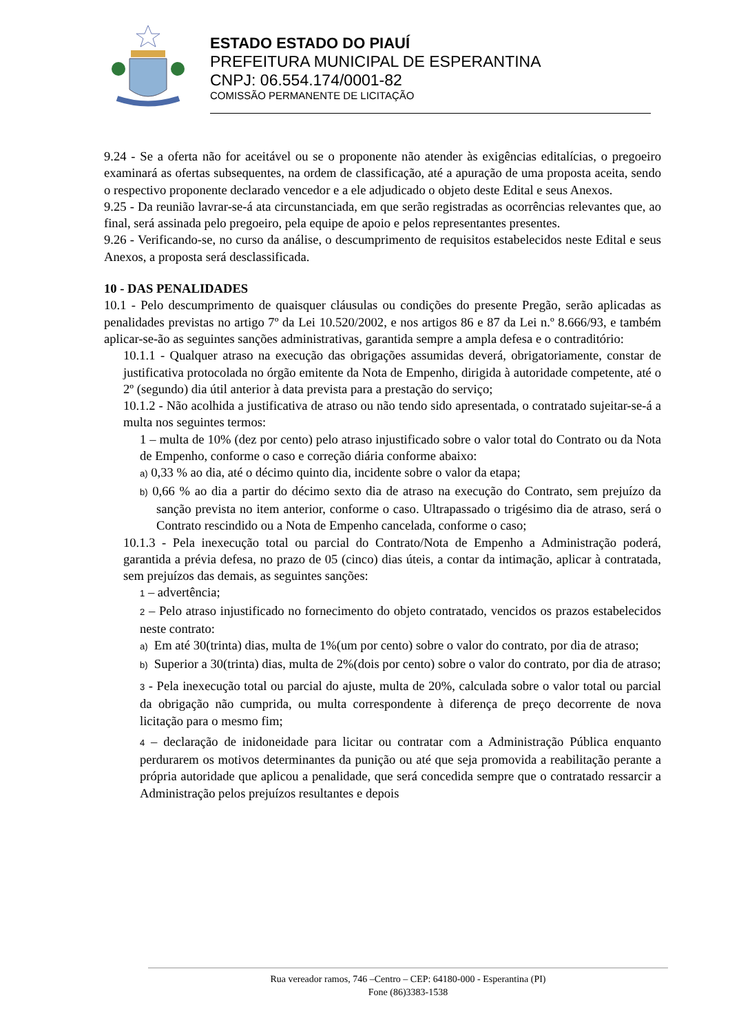ESTADO ESTADO DO PIAUÍ
PREFEITURA MUNICIPAL DE ESPERANTINA
CNPJ: 06.554.174/0001-82
COMISSÃO PERMANENTE DE LICITAÇÃO
9.24 - Se a oferta não for aceitável ou se o proponente não atender às exigências editalícias, o pregoeiro examinará as ofertas subsequentes, na ordem de classificação, até a apuração de uma proposta aceita, sendo o respectivo proponente declarado vencedor e a ele adjudicado o objeto deste Edital e seus Anexos.
9.25 - Da reunião lavrar-se-á ata circunstanciada, em que serão registradas as ocorrências relevantes que, ao final, será assinada pelo pregoeiro, pela equipe de apoio e pelos representantes presentes.
9.26 - Verificando-se, no curso da análise, o descumprimento de requisitos estabelecidos neste Edital e seus Anexos, a proposta será desclassificada.
10 - DAS PENALIDADES
10.1 - Pelo descumprimento de quaisquer cláusulas ou condições do presente Pregão, serão aplicadas as penalidades previstas no artigo 7º da Lei 10.520/2002, e nos artigos 86 e 87 da Lei n.º 8.666/93, e também aplicar-se-ão as seguintes sanções administrativas, garantida sempre a ampla defesa e o contraditório:
10.1.1 - Qualquer atraso na execução das obrigações assumidas deverá, obrigatoriamente, constar de justificativa protocolada no órgão emitente da Nota de Empenho, dirigida à autoridade competente, até o 2º (segundo) dia útil anterior à data prevista para a prestação do serviço;
10.1.2 - Não acolhida a justificativa de atraso ou não tendo sido apresentada, o contratado sujeitar-se-á a multa nos seguintes termos:
1 – multa de 10% (dez por cento) pelo atraso injustificado sobre o valor total do Contrato ou da Nota de Empenho, conforme o caso e correção diária conforme abaixo:
a) 0,33 % ao dia, até o décimo quinto dia, incidente sobre o valor da etapa;
b) 0,66 % ao dia a partir do décimo sexto dia de atraso na execução do Contrato, sem prejuízo da sanção prevista no item anterior, conforme o caso. Ultrapassado o trigésimo dia de atraso, será o Contrato rescindido ou a Nota de Empenho cancelada, conforme o caso;
10.1.3 - Pela inexecução total ou parcial do Contrato/Nota de Empenho a Administração poderá, garantida a prévia defesa, no prazo de 05 (cinco) dias úteis, a contar da intimação, aplicar à contratada, sem prejuízos das demais, as seguintes sanções:
1 – advertência;
2 – Pelo atraso injustificado no fornecimento do objeto contratado, vencidos os prazos estabelecidos neste contrato:
a) Em até 30(trinta) dias, multa de 1%(um por cento) sobre o valor do contrato, por dia de atraso;
b) Superior a 30(trinta) dias, multa de 2%(dois por cento) sobre o valor do contrato, por dia de atraso;
3 - Pela inexecução total ou parcial do ajuste, multa de 20%, calculada sobre o valor total ou parcial da obrigação não cumprida, ou multa correspondente à diferença de preço decorrente de nova licitação para o mesmo fim;
4 – declaração de inidoneidade para licitar ou contratar com a Administração Pública enquanto perdurarem os motivos determinantes da punição ou até que seja promovida a reabilitação perante a própria autoridade que aplicou a penalidade, que será concedida sempre que o contratado ressarcir a Administração pelos prejuízos resultantes e depois
Rua vereador ramos, 746 –Centro – CEP: 64180-000 - Esperantina (PI)
Fone (86)3383-1538